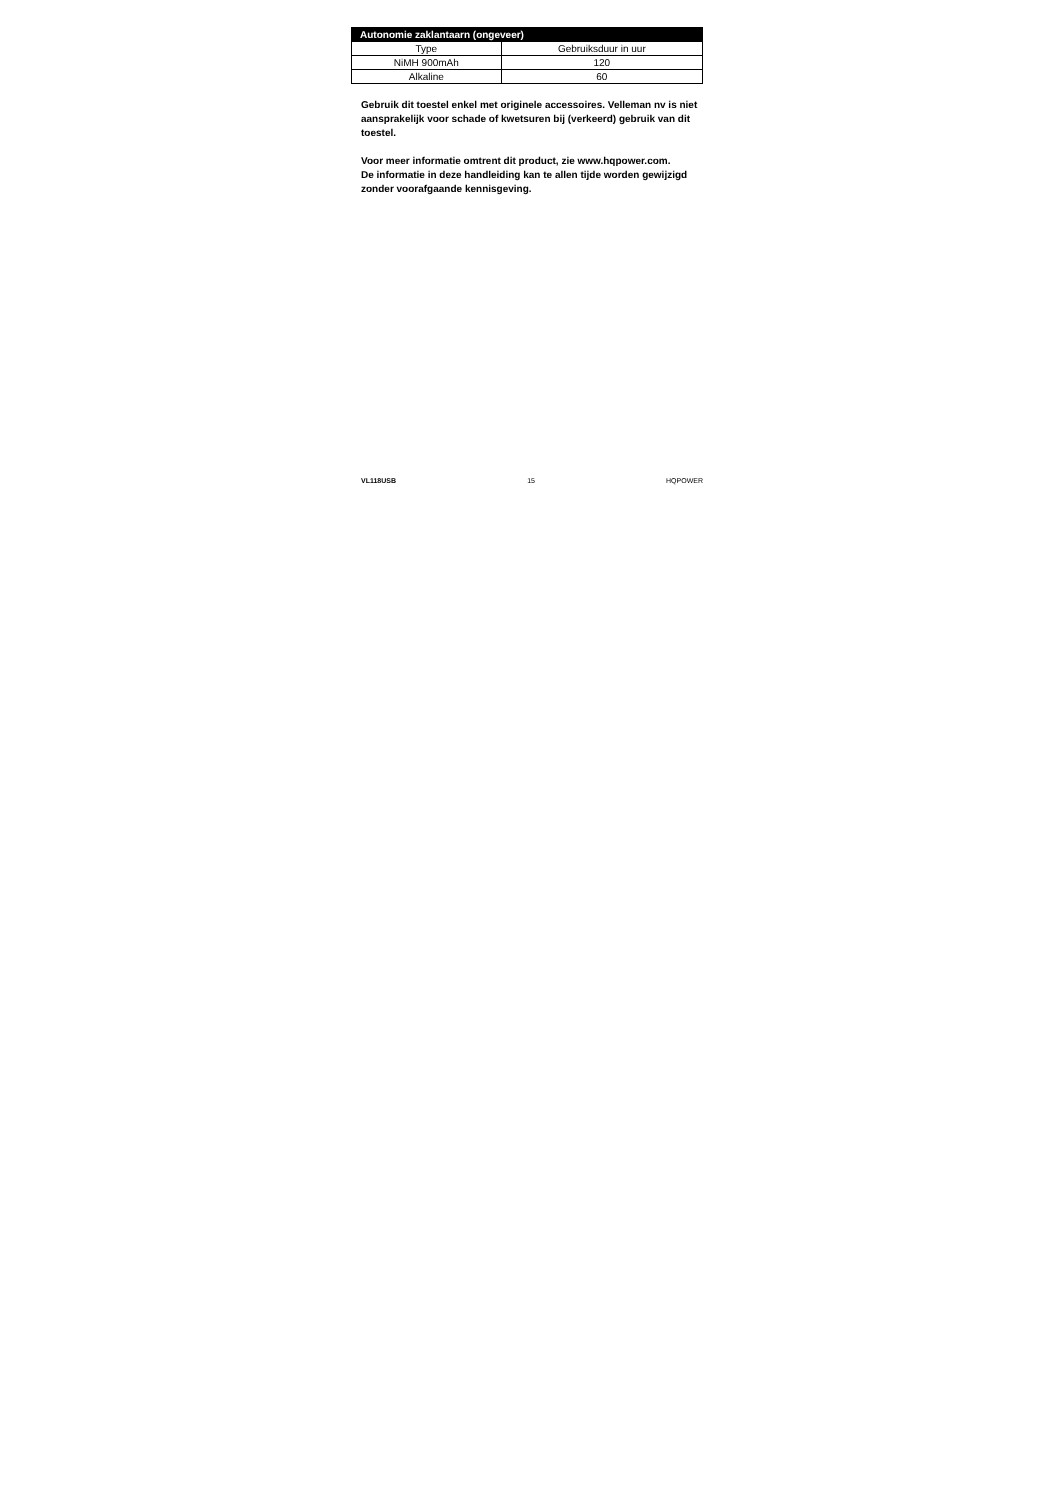| Autonomie zaklantaarn (ongeveer) | |
| --- | --- |
| Type | Gebruiksduur in uur |
| NiMH 900mAh | 120 |
| Alkaline | 60 |
Gebruik dit toestel enkel met originele accessoires. Velleman nv is niet aansprakelijk voor schade of kwetsuren bij (verkeerd) gebruik van dit toestel.
Voor meer informatie omtrent dit product, zie www.hqpower.com.
De informatie in deze handleiding kan te allen tijde worden gewijzigd zonder voorafgaande kennisgeving.
VL118USB 15 HQPOWER